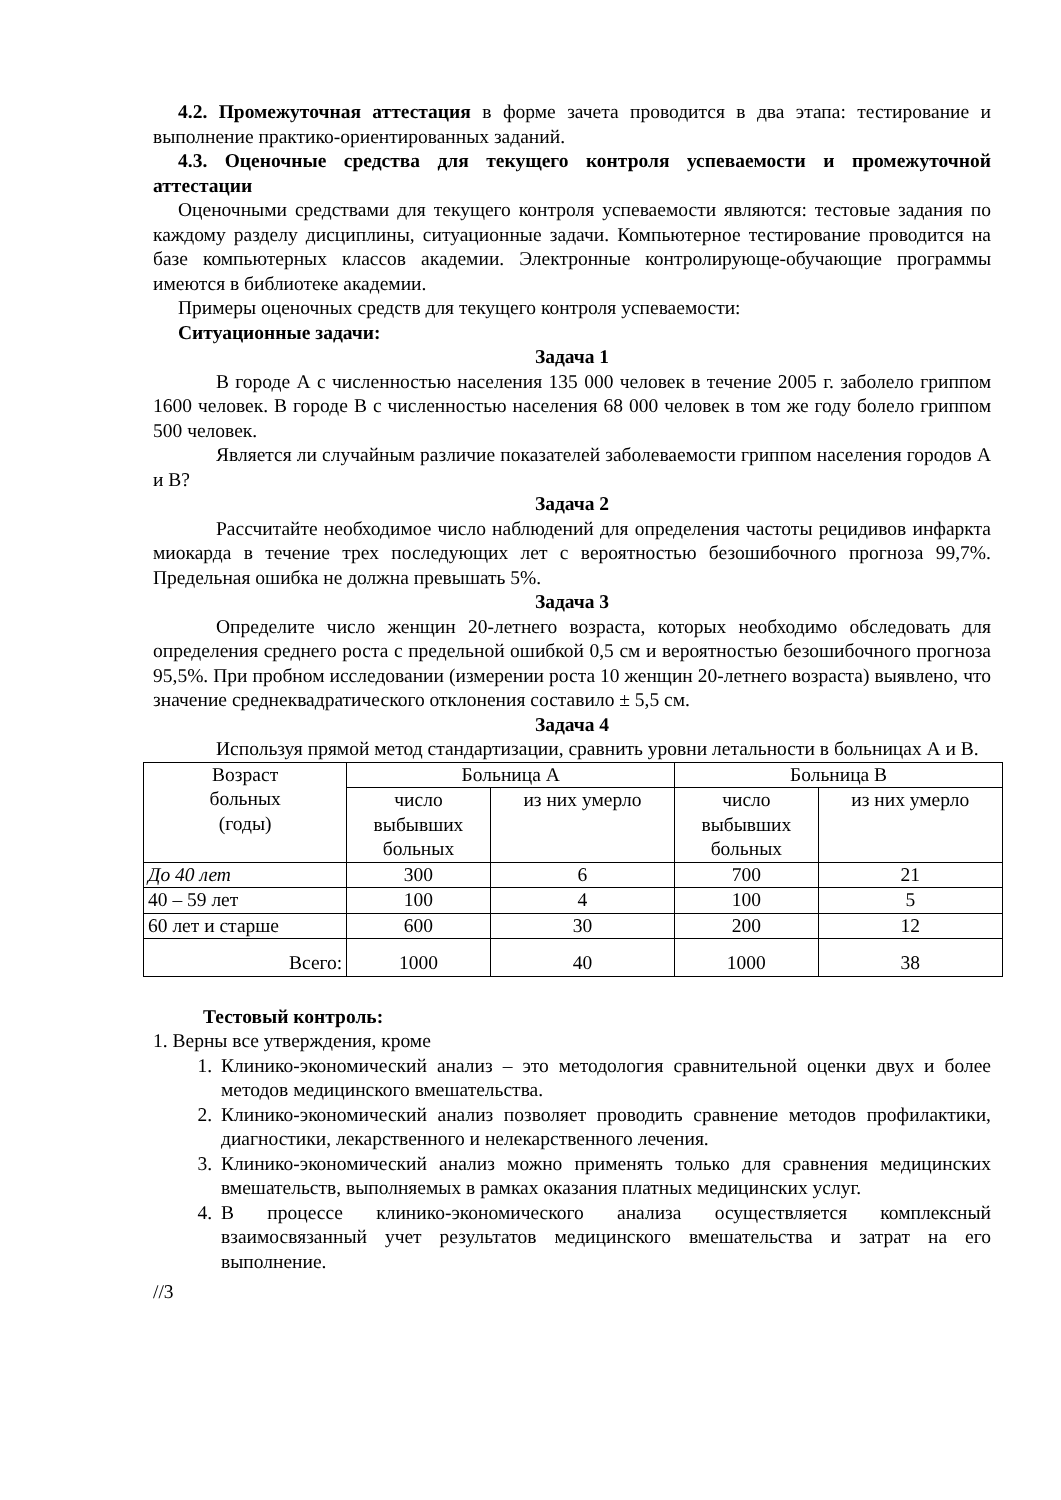4.2. Промежуточная аттестация в форме зачета проводится в два этапа: тестирование и выполнение практико-ориентированных заданий.
4.3. Оценочные средства для текущего контроля успеваемости и промежуточной аттестации
Оценочными средствами для текущего контроля успеваемости являются: тестовые задания по каждому разделу дисциплины, ситуационные задачи. Компьютерное тестирование проводится на базе компьютерных классов академии. Электронные контролирующе-обучающие программы имеются в библиотеке академии.
Примеры оценочных средств для текущего контроля успеваемости:
Ситуационные задачи:
Задача 1
В городе А с численностью населения 135 000 человек в течение 2005 г. заболело гриппом 1600 человек. В городе В с численностью населения 68 000 человек в том же году болело гриппом 500 человек.
Является ли случайным различие показателей заболеваемости гриппом населения городов А и В?
Задача 2
Рассчитайте необходимое число наблюдений для определения частоты рецидивов инфаркта миокарда в течение трех последующих лет с вероятностью безошибочного прогноза 99,7%. Предельная ошибка не должна превышать 5%.
Задача 3
Определите число женщин 20-летнего возраста, которых необходимо обследовать для определения среднего роста с предельной ошибкой 0,5 см и вероятностью безошибочного прогноза 95,5%. При пробном исследовании (измерении роста 10 женщин 20-летнего возраста) выявлено, что значение среднеквадратического отклонения составило ± 5,5 см.
Задача 4
Используя прямой метод стандартизации, сравнить уровни летальности в больницах А и В.
| Возраст больных (годы) | Больница А | | Больница В | |
| | число выбывших больных | из них умерло | число выбывших больных | из них умерло |
| До 40 лет | 300 | 6 | 700 | 21 |
| 40 – 59 лет | 100 | 4 | 100 | 5 |
| 60 лет и старше | 600 | 30 | 200 | 12 |
| Всего: | 1000 | 40 | 1000 | 38 |
Тестовый контроль:
1. Верны все утверждения, кроме
1. Клинико-экономический анализ – это методология сравнительной оценки двух и более методов медицинского вмешательства.
2. Клинико-экономический анализ позволяет проводить сравнение методов профилактики, диагностики, лекарственного и нелекарственного лечения.
3. Клинико-экономический анализ можно применять только для сравнения медицинских вмешательств, выполняемых в рамках оказания платных медицинских услуг.
4. В процессе клинико-экономического анализа осуществляется комплексный взаимосвязанный учет результатов медицинского вмешательства и затрат на его выполнение.
//3